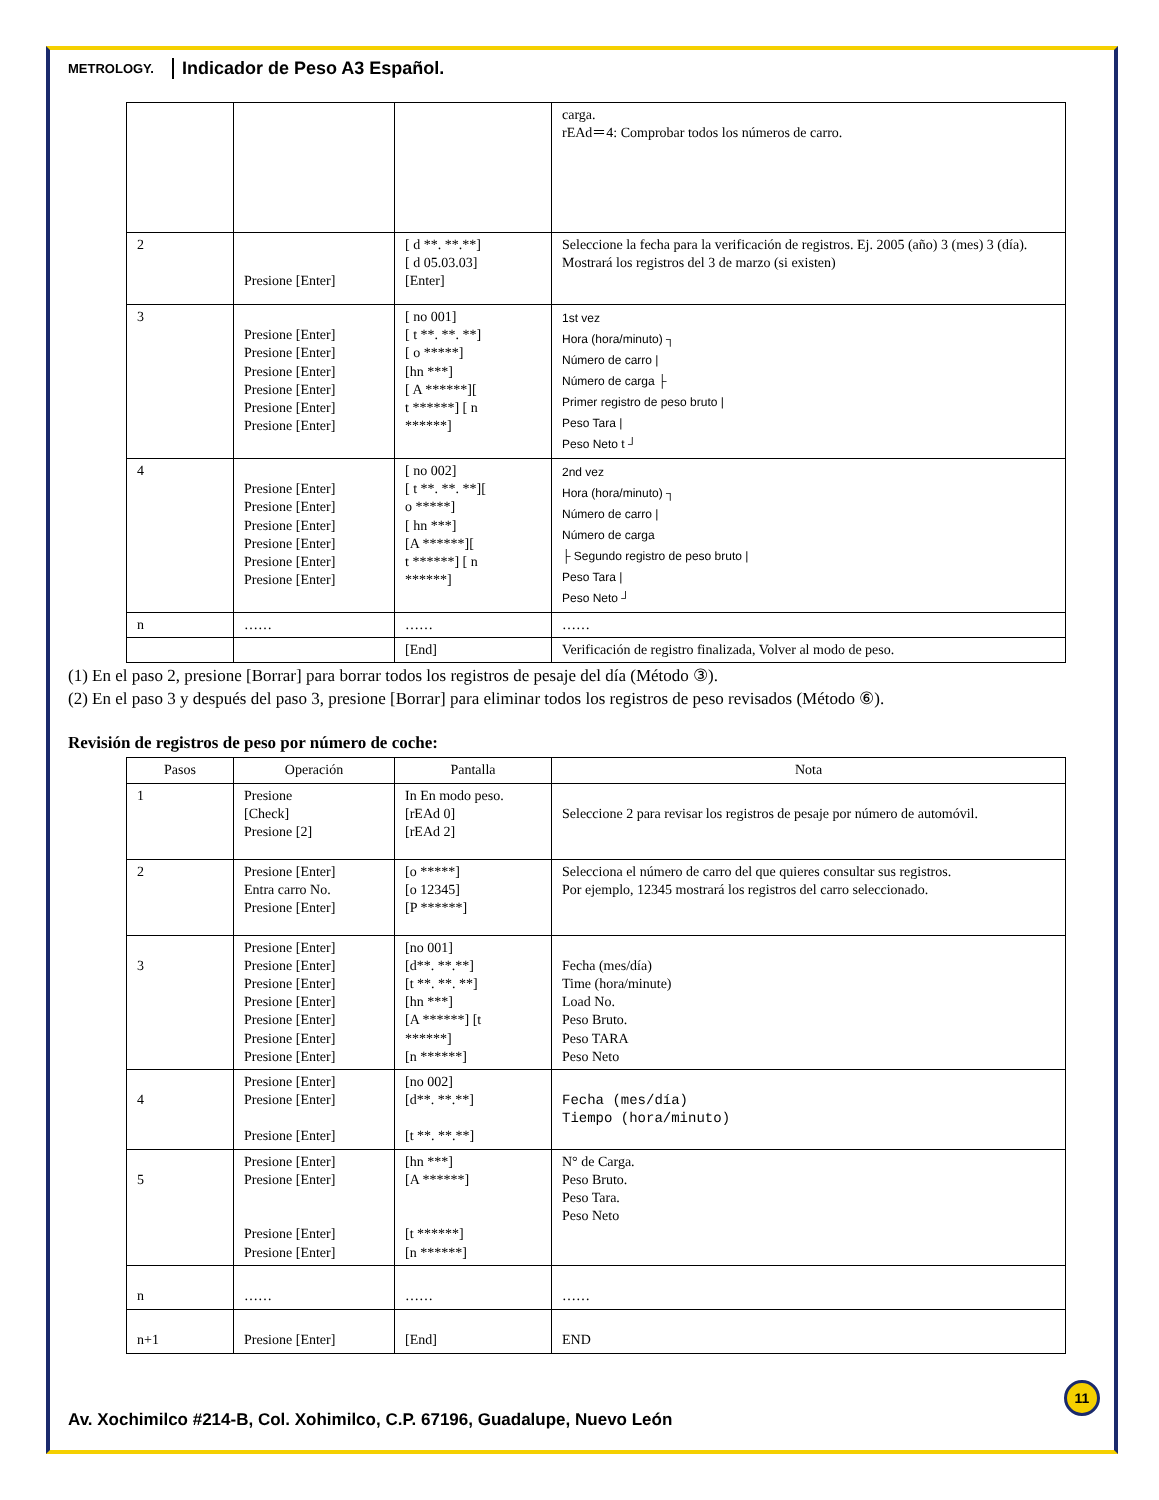METROLOGY. Indicador de Peso A3 Español.
| | | | carga. rEAd＝4: Comprobar todos los números de carro. |
| 2 | Presione [Enter] | [ d **. **.**] [ d 05.03.03] [Enter] | Seleccione la fecha para la verificación de registros. Ej. 2005 (año) 3 (mes) 3 (día). Mostrará los registros del 3 de marzo (si existen) |
| 3 | Presione [Enter] Presione [Enter] Presione [Enter] Presione [Enter] Presione [Enter] Presione [Enter] | [ no 001] [ t **. **. **] [ o *****] [hn ***] [ A ******][ t ******] [ n ******] | 1st vez Hora (hora/minuto) ┐ Número de carro / Número de carga ├ Primer registro de peso bruto / Peso Tara / Peso Neto t ┘ |
| 4 | Presione [Enter] Presione [Enter] Presione [Enter] Presione [Enter] Presione [Enter] Presione [Enter] | [ no 002] [ t **. **. **][ o *****] [ hn ***] [A ******][ t ******] [ n ******] | 2nd vez Hora (hora/minuto) ┐ Número de carro / Número de carga ├ Segundo registro de peso bruto / Peso Tara / Peso Neto ┘ |
| n | …… | …… | …… |
| | | [End] | Verificación de registro finalizada, Volver al modo de peso. |
(1) En el paso 2, presione [Borrar] para borrar todos los registros de pesaje del día (Método ③).
(2) En el paso 3 y después del paso 3, presione [Borrar] para eliminar todos los registros de peso revisados (Método ⑥).
Revisión de registros de peso por número de coche:
| Pasos | Operación | Pantalla | Nota |
| --- | --- | --- | --- |
| 1 | Presione [Check] Presione [2] | In En modo peso. [rEAd 0] [rEAd 2] | Seleccione 2 para revisar los registros de pesaje por número de automóvil. |
| 2 | Presione [Enter] Entra carro No. Presione [Enter] | [o *****] [o 12345] [P ******] | Selecciona el número de carro del que quieres consultar sus registros. Por ejemplo, 12345 mostrará los registros del carro seleccionado. |
| 3 | Presione [Enter] Presione [Enter] Presione [Enter] Presione [Enter] Presione [Enter] Presione [Enter] Presione [Enter] | [no 001] [d**. **.**] [t **. **. **] [hn ***] [A ******] [t ******] [n ******] | Fecha (mes/día) Time (hora/minute) Load No. Peso Bruto. Peso TARA Peso Neto |
| 4 | Presione [Enter] Presione [Enter] Presione [Enter] | [no 002] [d**. **.**] [t **. **.**] | Fecha (mes/día) Tiempo (hora/minuto) |
| 5 | Presione [Enter] Presione [Enter] Presione [Enter] Presione [Enter] | [hn ***] [A ******] [t ******] [n ******] | N° de Carga. Peso Bruto. Peso Tara. Peso Neto |
| n | …… | …… | …… |
| n+1 | Presione [Enter] | [End] | END |
11
Av. Xochimilco #214-B, Col. Xohimilco, C.P. 67196, Guadalupe, Nuevo León